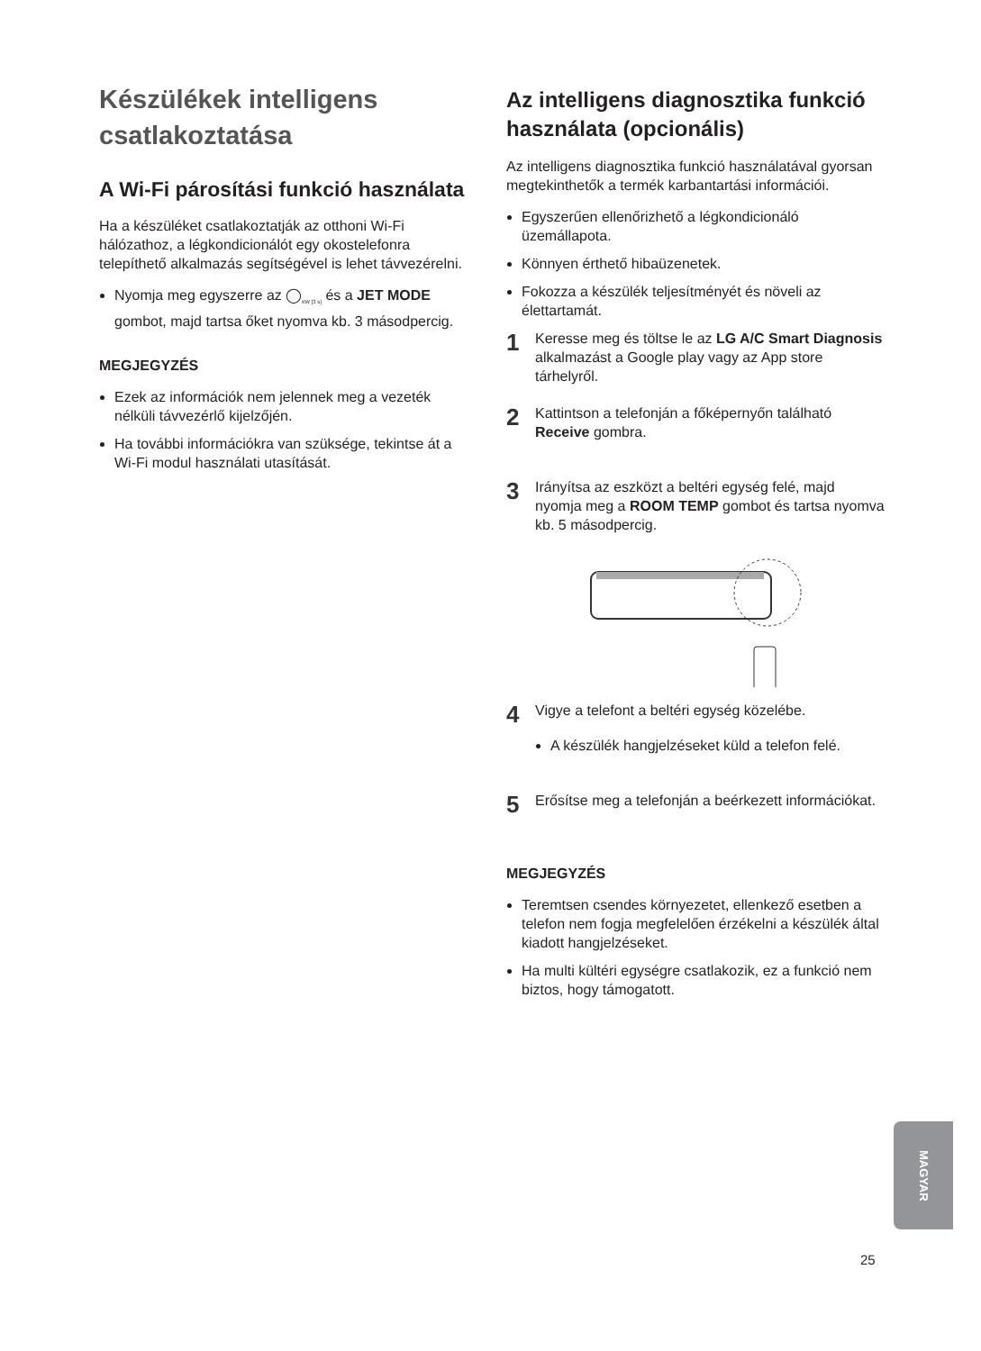Készülékek intelligens csatlakoztatása
A Wi-Fi párosítási funkció használata
Ha a készüléket csatlakoztatják az otthoni Wi-Fi hálózathoz, a légkondicionálót egy okostelefonra telepíthető alkalmazás segítségével is lehet távvezérelni.
Nyomja meg egyszerre az ◯<sub>kW [3 s]</sub> és a JET MODE gombot, majd tartsa őket nyomva kb. 3 másodpercig.
MEGJEGYZÉS
Ezek az információk nem jelennek meg a vezeték nélküli távvezérlő kijelzőjén.
Ha további információkra van szüksége, tekintse át a Wi-Fi modul használati utasítását.
Az intelligens diagnosztika funkció használata (opcionális)
Az intelligens diagnosztika funkció használatával gyorsan megtekinthetők a termék karbantartási információi.
Egyszerűen ellenőrizhető a légkondicionáló üzemállapota.
Könnyen érthető hibaüzenetek.
Fokozza a készülék teljesítményét és növeli az élettartamát.
1
Keresse meg és töltse le az LG A/C Smart Diagnosis alkalmazást a Google play vagy az App store tárhelyről.
2
Kattintson a telefonján a főképernyőn található Receive gombra.
3
Irányítsa az eszközt a beltéri egység felé, majd nyomja meg a ROOM TEMP gombot és tartsa nyomva kb. 5 másodpercig.
4
Vigye a telefont a beltéri egység közelébe.
A készülék hangjelzéseket küld a telefon felé.
5
Erősítse meg a telefonján a beérkezett információkat.
MEGJEGYZÉS
Teremtsen csendes környezetet, ellenkező esetben a telefon nem fogja megfelelően érzékelni a készülék által kiadott hangjelzéseket.
Ha multi kültéri egységre csatlakozik, ez a funkció nem biztos, hogy támogatott.
MAGYAR
25